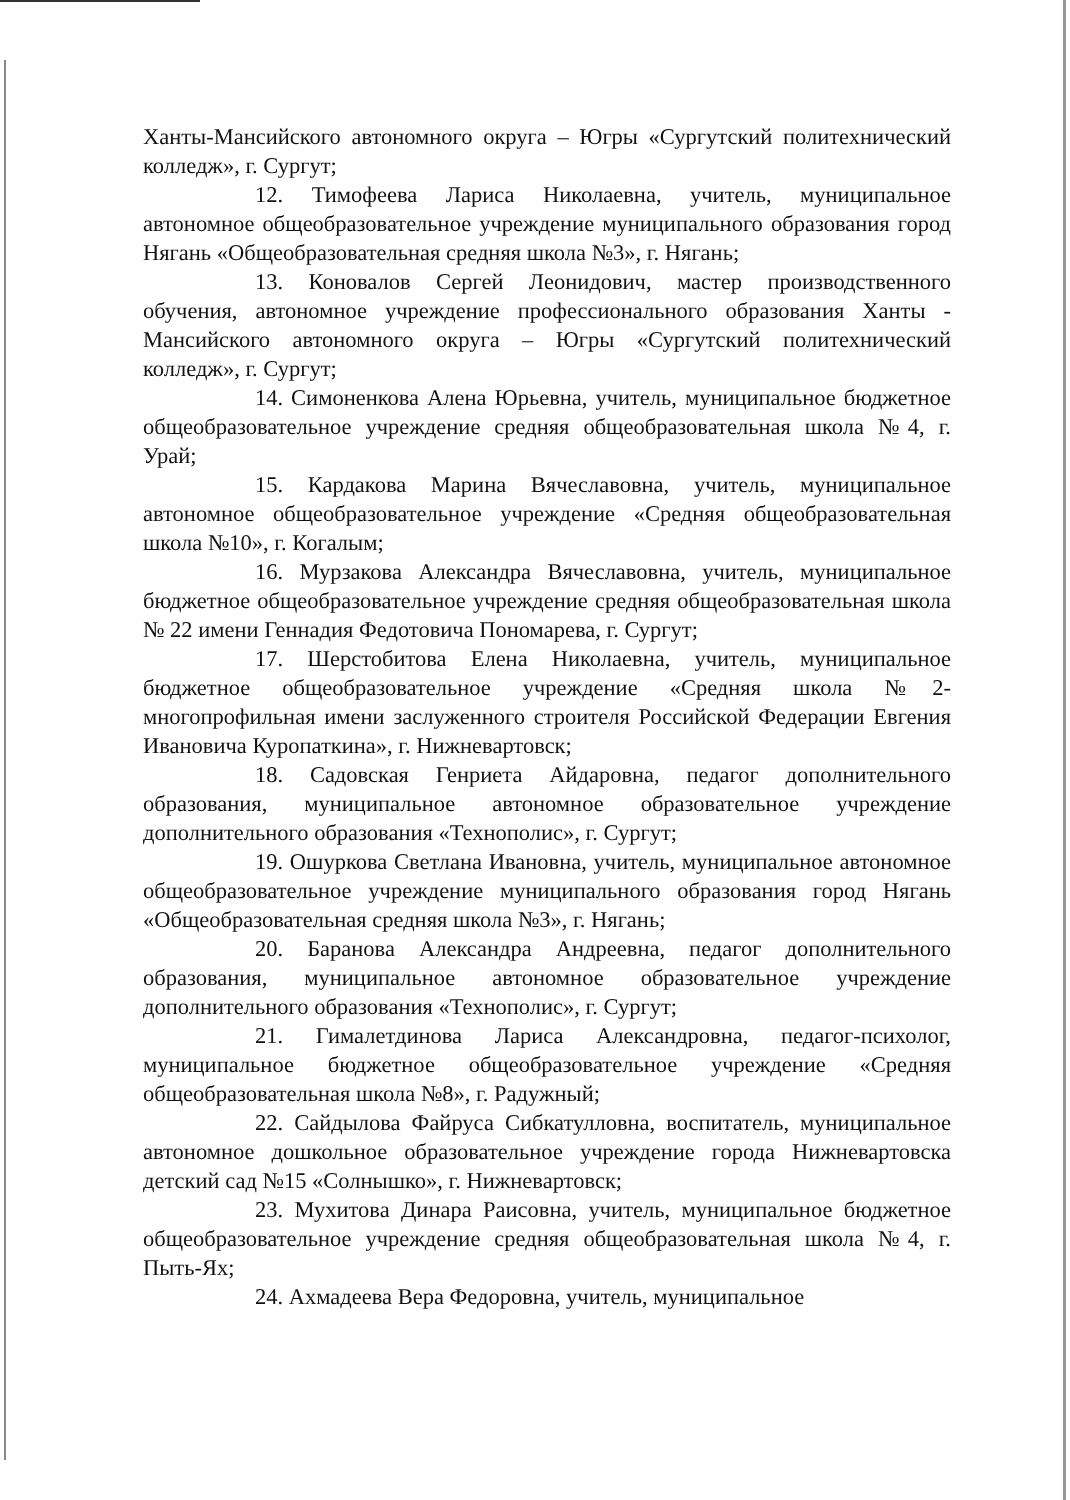Ханты-Мансийского автономного округа – Югры «Сургутский политехнический колледж», г. Сургут;
12. Тимофеева Лариса Николаевна, учитель, муниципальное автономное общеобразовательное учреждение муниципального образования город Нягань «Общеобразовательная средняя школа №3», г. Нягань;
13. Коновалов Сергей Леонидович, мастер производственного обучения, автономное учреждение профессионального образования Ханты - Мансийского автономного округа – Югры «Сургутский политехнический колледж», г. Сургут;
14. Симоненкова Алена Юрьевна, учитель, муниципальное бюджетное общеобразовательное учреждение средняя общеобразовательная школа №4, г. Урай;
15. Кардакова Марина Вячеславовна, учитель, муниципальное автономное общеобразовательное учреждение «Средняя общеобразовательная школа №10», г. Когалым;
16. Мурзакова Александра Вячеславовна, учитель, муниципальное бюджетное общеобразовательное учреждение средняя общеобразовательная школа № 22 имени Геннадия Федотовича Пономарева, г. Сургут;
17. Шерстобитова Елена Николаевна, учитель, муниципальное бюджетное общеобразовательное учреждение «Средняя школа №2-многопрофильная имени заслуженного строителя Российской Федерации Евгения Ивановича Куропаткина», г. Нижневартовск;
18. Садовская Генриета Айдаровна, педагог дополнительного образования, муниципальное автономное образовательное учреждение дополнительного образования «Технополис», г. Сургут;
19. Ошуркова Светлана Ивановна, учитель, муниципальное автономное общеобразовательное учреждение муниципального образования город Нягань «Общеобразовательная средняя школа №3», г. Нягань;
20. Баранова Александра Андреевна, педагог дополнительного образования, муниципальное автономное образовательное учреждение дополнительного образования «Технополис», г. Сургут;
21. Гималетдинова Лариса Александровна, педагог-психолог, муниципальное бюджетное общеобразовательное учреждение «Средняя общеобразовательная школа №8», г. Радужный;
22. Сайдылова Файруса Сибкатулловна, воспитатель, муниципальное автономное дошкольное образовательное учреждение города Нижневартовска детский сад №15 «Солнышко», г. Нижневартовск;
23. Мухитова Динара Раисовна, учитель, муниципальное бюджетное общеобразовательное учреждение средняя общеобразовательная школа №4, г. Пыть-Ях;
24. Ахмадеева Вера Федоровна, учитель, муниципальное